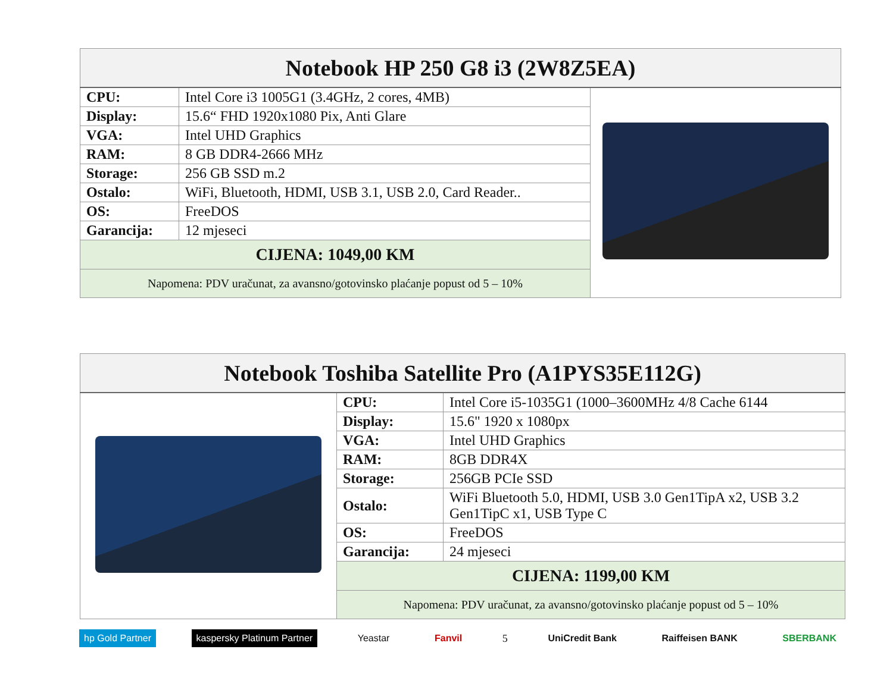| Notebook HP 250 G8 i3 (2W8Z5EA) | | |
| CPU: | Intel Core i3 1005G1 (3.4GHz, 2 cores, 4MB) | |
| Display: | 15.6“ FHD 1920x1080 Pix, Anti Glare | |
| VGA: | Intel UHD Graphics | |
| RAM: | 8 GB DDR4-2666 MHz | |
| Storage: | 256 GB SSD m.2 | |
| Ostalo: | WiFi, Bluetooth, HDMI, USB 3.1, USB 2.0, Card Reader.. | |
| OS: | FreeDOS | |
| Garancija: | 12 mjeseci | |
| CIJENA: 1049,00 KM | | |
| Napomena: PDV uračunat, za avansno/gotovinsko plaćanje popust od 5 – 10% | | |
| Notebook Toshiba Satellite Pro (A1PYS35E112G) | | |
| | CPU: | Intel Core i5-1035G1 (1000–3600MHz 4/8 Cache 6144 |
| | Display: | 15.6" 1920 x 1080px |
| | VGA: | Intel UHD Graphics |
| | RAM: | 8GB DDR4X |
| | Storage: | 256GB PCIe SSD |
| | Ostalo: | WiFi Bluetooth 5.0, HDMI, USB 3.0 Gen1TipA x2, USB 3.2 Gen1TipC x1, USB Type C |
| | OS: | FreeDOS |
| | Garancija: | 24 mjeseci |
| | CIJENA: 1199,00 KM | |
| | Napomena: PDV uračunat, za avansno/gotovinsko plaćanje popust od 5 – 10% | |
hp Gold Partner kaspersky Platinum Partner Yeastar Fanvil 5 UniCredit Bank Raiffeisen BANK SBERBANK